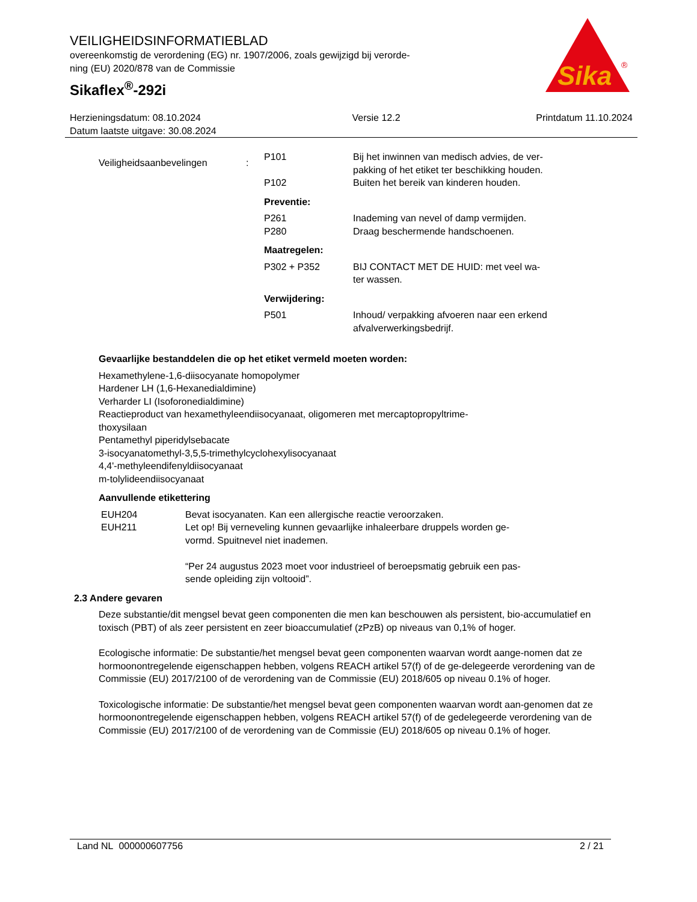VEILIGHEIDSINFORMATIEBLAD
overeenkomstig de verordening (EG) nr. 1907/2006, zoals gewijzigd bij verorde-
ning (EU) 2020/878 van de Commissie
Sikaflex<sup>®</sup>-292i
Sika
®
Herzieningsdatum: 08.10.2024
Datum laatste uitgave: 30.08.2024
Versie 12.2 Printdatum 11.10.2024
| Veiligheidsaanbevelingen | : | P101 | Bij het inwinnen van medisch advies, de ver- pakking of het etiket ter beschikking houden. |
| | | P102 | Buiten het bereik van kinderen houden. |
| | | Preventie: | |
| | | P261 P280 | Inademing van nevel of damp vermijden. Draag beschermende handschoenen. |
| | | Maatregelen: | |
| | | P302 + P352 | BIJ CONTACT MET DE HUID: met veel wa- ter wassen. |
| | | Verwijdering: | |
| | | P501 | Inhoud/ verpakking afvoeren naar een erkend afvalverwerkingsbedrijf. |
Gevaarlijke bestanddelen die op het etiket vermeld moeten worden:
Hexamethylene-1,6-diisocyanate homopolymer
Hardener LH (1,6-Hexanedialdimine)
Verharder LI (Isoforonedialdimine)
Reactieproduct van hexamethyleendiisocyanaat, oligomeren met mercaptopropyltrime-
thoxysilaan
Pentamethyl piperidylsebacate
3-isocyanatomethyl-3,5,5-trimethylcyclohexylisocyanaat
4,4'-methyleendifenyldiisocyanaat
m-tolylideendiisocyanaat
Aanvullende etikettering
| EUH204 EUH211 | Bevat isocyanaten. Kan een allergische reactie veroorzaken. Let op! Bij verneveling kunnen gevaarlijke inhaleerbare druppels worden ge- vormd. Spuitnevel niet inademen. “Per 24 augustus 2023 moet voor industrieel of beroepsmatig gebruik een pas- sende opleiding zijn voltooid”. |
2.3 Andere gevaren
Deze substantie/dit mengsel bevat geen componenten die men kan beschouwen als persistent, bio-accumulatief en toxisch (PBT) of als zeer persistent en zeer bioaccumulatief (zPzB) op niveaus van 0,1% of hoger.
Ecologische informatie: De substantie/het mengsel bevat geen componenten waarvan wordt aange-nomen dat ze hormoonontregelende eigenschappen hebben, volgens REACH artikel 57(f) of de ge-delegeerde verordening van de Commissie (EU) 2017/2100 of de verordening van de Commissie (EU) 2018/605 op niveau 0.1% of hoger.
Toxicologische informatie: De substantie/het mengsel bevat geen componenten waarvan wordt aan-genomen dat ze hormoonontregelende eigenschappen hebben, volgens REACH artikel 57(f) of de gedelegeerde verordening van de Commissie (EU) 2017/2100 of de verordening van de Commissie (EU) 2018/605 op niveau 0.1% of hoger.
Land NL 000000607756 2 / 21